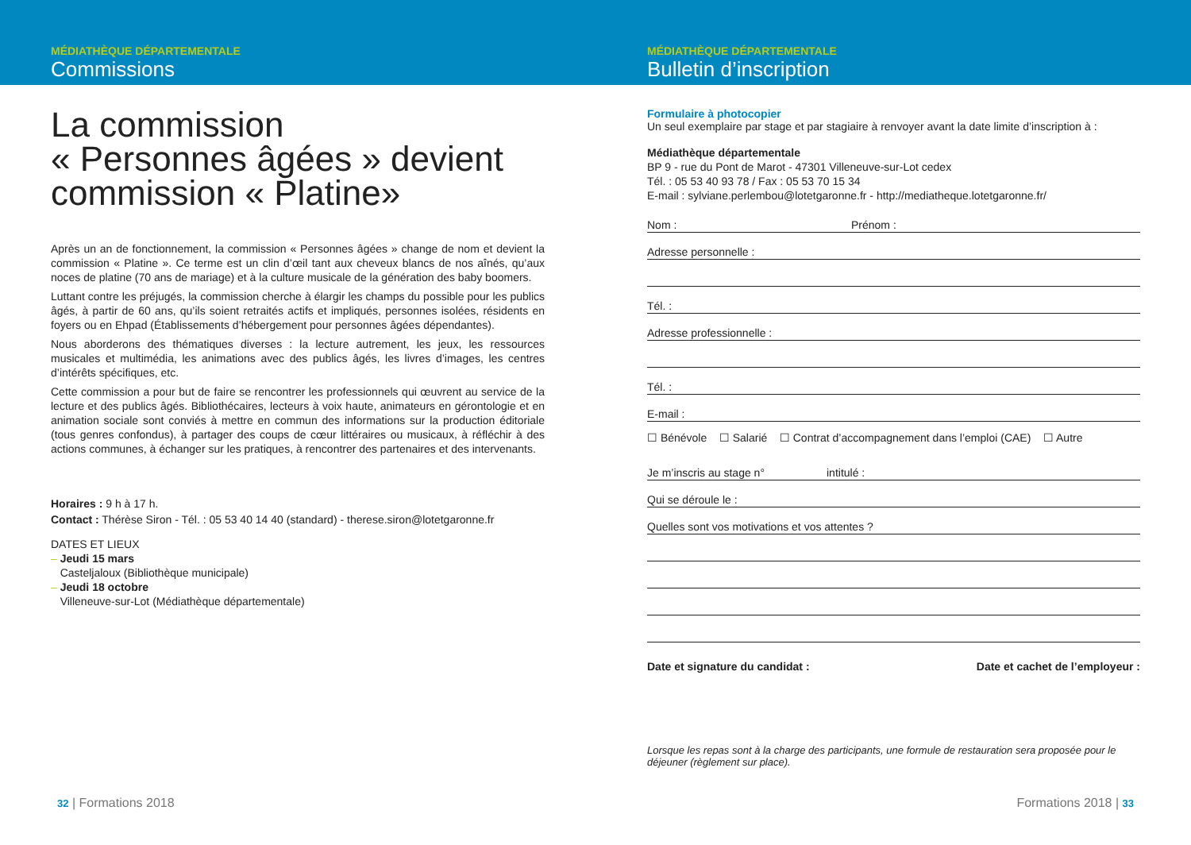MÉDIATHÈQUE DÉPARTEMENTALE
Commissions
La commission
« Personnes âgées » devient
commission « Platine»
Après un an de fonctionnement, la commission « Personnes âgées » change de nom et devient la commission « Platine ». Ce terme est un clin d’œil tant aux cheveux blancs de nos aînés, qu’aux noces de platine (70 ans de mariage) et à la culture musicale de la génération des baby boomers.
Luttant contre les préjugés, la commission cherche à élargir les champs du possible pour les publics âgés, à partir de 60 ans, qu’ils soient retraités actifs et impliqués, personnes isolées, résidents en foyers ou en Ehpad (Établissements d’hébergement pour personnes âgées dépendantes).
Nous aborderons des thématiques diverses : la lecture autrement, les jeux, les ressources musicales et multimédia, les animations avec des publics âgés, les livres d’images, les centres d’intérêts spécifiques, etc.
Cette commission a pour but de faire se rencontrer les professionnels qui œuvrent au service de la lecture et des publics âgés. Bibliothécaires, lecteurs à voix haute, animateurs en gérontologie et en animation sociale sont conviés à mettre en commun des informations sur la production éditoriale (tous genres confondus), à partager des coups de cœur littéraires ou musicaux, à réfléchir à des actions communes, à échanger sur les pratiques, à rencontrer des partenaires et des intervenants.
Horaires : 9 h à 17 h.
Contact : Thérèse Siron - Tél. : 05 53 40 14 40 (standard) - therese.siron@lotetgaronne.fr
DATES ET LIEUX
– Jeudi 15 mars
Casteljaloux (Bibliothèque municipale)
– Jeudi 18 octobre
Villeneuve-sur-Lot (Médiathèque départementale)
32 | Formations 2018
MÉDIATHÈQUE DÉPARTEMENTALE
Bulletin d’inscription
Formulaire à photocopier
Un seul exemplaire par stage et par stagiaire à renvoyer avant la date limite d’inscription à :
Médiathèque départementale
BP 9 - rue du Pont de Marot - 47301 Villeneuve-sur-Lot cedex
Tél. : 05 53 40 93 78 / Fax : 05 53 70 15 34
E-mail : sylviane.perlembou@lotetgaronne.fr - http://mediatheque.lotetgaronne.fr/
Nom : Prénom :
Adresse personnelle :
Tél. :
Adresse professionnelle :
Tél. :
E-mail :
☐ Bénévole ☐ Salarié ☐ Contrat d’accompagnement dans l’emploi (CAE) ☐ Autre
Je m’inscris au stage n° intitulé :
Qui se déroule le :
Quelles sont vos motivations et vos attentes ?
Date et signature du candidat : Date et cachet de l’employeur :
Lorsque les repas sont à la charge des participants, une formule de restauration sera proposée pour le déjeuner (règlement sur place).
Formations 2018 | 33